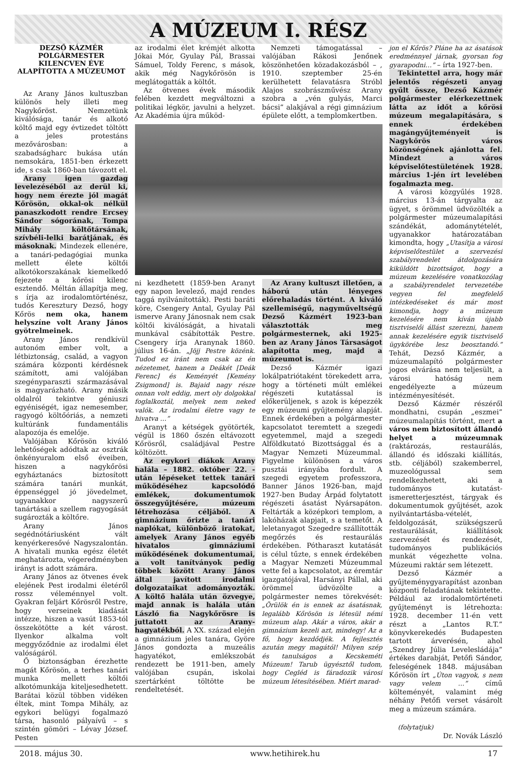A MÚZEUM I. RÉSZ
DEZSŐ KÁZMÉR POLGÁRMESTER KILENCVEN ÉVE ALAPÍTOTTA A MÚZEUMOT
Az Arany János kultuszban különös hely illeti meg Nagykőröst. Nemzetünk kiválósága, tanár és alkotó költő majd egy évtizedet töltött a jeles protestáns mezővárosban: a szabadságharc bukása után nemsokára, 1851-ben érkezett ide, s csak 1860-ban távozott el.
Arany igen gazdag levelezéséből az derül ki, hogy nem érezte jól magát Kőrösön, okkal-ok nélkül panaszkodott rendre Ercsey Sándor sógorának, Tompa Mihály költőtársának, szívbéli-lelki barátjának, és másoknak. Mindezek ellenére, a tanári-pedagógiai munka mellett élete költői alkotókorszakának kiemelkedő fejezete a kőrösi kilenc esztendő. Méltán állapítja meg, s írja az irodalomtörténész, tudós Keresztury Dezső, hogy Kőrös nem oka, hanem helyszíne volt Arany János gyötrelmeinek.
Arany János rendkívül autonóm ember volt, a létbiztonság, család, a vagyon számára központi kérdésnek számított, ami valójában szegényparaszti származásával is magyarázható. Arany másik oldalról tekintve géniuszi egyéniségét, igaz nemesember, ragyogó költőóriás, a nemzeti kultúránk fundamentális alapozója és emelője.
Valójában Kőrösön kiváló lehetőségek adódtak az osztrák önkényuralom első éveiben, hiszen a nagykőrösi egyháztanács biztosított számára tanári munkát, éppenséggel jó jövedelmet, ugyanakkor nagyszerű tanártásai a szellem ragyogását sugározták a költőre.
Arany János segédnótáriusként vált kenyérkeresővé Nagyszalontán. A hivatali munka egész életét meghatározta, végeredményben irányt is adott számára.
Arany János az ötvenes évek elejének Pest irodalmi életéről rossz véleménnyel volt. Gyakran feljárt Kőrösről Pestre, hogy verseinek kiadását intézze, hiszen a vasút 1853-tól összekötötte a két várost. Ilyenkor alkalma volt meggyőződnie az irodalmi élet valóságáról.
Ő biztonságban érezhette magát Kőrösön, a terhes tanári munka mellett költői alkotómunkája kiteljesedhetett. Barátai közül többen vidéken éltek, mint Tompa Mihály, az egykori belügyi fogalmazó társa, hasonló pályaívű – s szintén gömöri – Lévay József. Pesten
az irodalmi élet krémjét alkotta Jókai Mór, Gyulay Pál, Brassai Sámuel, Toldy Ferenc, s mások, akik még Nagykőrösön is meglátogatták a költőt.
Az ötvenes évek második felében kezdett megváltozni a politikai légkör, javulni a helyzet. Az Akadémia újra működ-
Nemzeti támogatással – valójában Rákosi Jenőnek köszönhetően közadakozásból – , 1910. szeptember 25-én kerülhetett felavatásra Stróbl Alajos szobrászművész Arany szobra a „vén gulyás, Marci bácsi” alakjával a régi gimnázium épülete előtt, a templomkertben.
ni kezdhetett (1859-ben Aranyt egy napon levelező, majd rendes taggá nyilvánították). Pesti baráti köre, Csengery Antal, Gyulay Pál ismerve Arany Jánosnak nem csak költői kiválóságát, a hivatali munkával csábították Pestre. Csengery írja Aranynak 1860. július 16-án. „Jöjj Pestre közénk. Tudod ez iránt nem csak az én nézetemet, hanem a Deákét [Deák Ferenc] és Keményét [Kemény Zsigmond] is. Bajaid nagy része onnan volt eddig, mert oly dolgokkal foglalkoztál, melyek nem neked valók. Az irodalmi életre vagy te hivatva …”
Aranyt a kétségek gyötörték, végül is 1860 őszén eltávozott Kőrösről, családjával Pestre költözött.
Az egykori diákok Arany halála – 1882. október 22. - után lépéseket tettek tanári működéséhez kapcsolódó emlékek, dokumentumok összegyűjtésére, múzeum létrehozása céljából. A gimnázium őrizte a tanári naplókat, különböző iratokat, amelyek Arany János egyéb hivatalos gimnáziumi működésének dokumentumai, a volt tanítványok pedig többek között Arany János által javított irodalmi dolgozataikat adományozták. A költő halála után özvegye, majd annak is halála után László fia Nagykőrösre is juttatott az Arany-hagyatékból. A XX. század elején a gimnázium jeles tanára, Györe János gondozta a muzeális hagyatékot, emlékszobát rendezett be 1911-ben, amely valójában csupán, iskolai szertárként töltötte be rendeltetését.
Az Arany kultuszt illetően, a háború után lényeges előrehaladás történt. A kiváló szellemiségű, nagyműveltségű Dezső Kázmért 1923-ban választották meg polgármesternek, aki 1925-ben az Arany János Társaságot alapította meg, majd a múzeumot is.
Dezső Kázmér igazi lokálpatriótaként törekedett arra, hogy a történeti múlt emlékei régészeti kutatással is előkerüljenek, s azok is képezzék egy múzeumi gyűjtemény alapját. Ennek érdekében a polgármester kapcsolatot teremtett a szegedi egyetemmel, majd a szegedi Alföldkutató Bizottsággal és a Magyar Nemzeti Múzeummal. Figyelme különösen a város pusztái irányába fordult. A szegedi egyetem professzora, Banner János 1926-ban, majd 1927-ben Buday Árpád folytatott régészeti ásatást Nyársapáton. Feltárták a középkori templom, a lakóházak alapjait, s a temetőt. A leletanyagot Szegedre szállították megőrzés és restaurálás érdekében. Pótharaszt kutatását is célul tűzte, s ennek érdekében a Magyar Nemzeti Múzeummal vette fel a kapcsolatot, az éremtár igazgatójával, Harsányi Pállal, aki örömmel üdvözölte a polgármester nemes törekvését: „Örülök én is ennek az ásatásnak, legalább Kőrösön is létesül némi múzeum alap. Akár a város, akár a gimnázium kezeli azt, mindegy! Az a fő, hogy kezdődjék. A fejlesztés azután megy magától! Milyen szép és tanulságos a Kecskeméti Múzeum! Tarub ügyésztől tudom, hogy Cegléd is fáradozik városi múzeum létesítésében. Miért marad-
jon el Kőrös? Pláne ha az ásatások eredménnyel járnak, gyorsan fog gyarapodni…” – írta 1927-ben.
Tekintettel arra, hogy már jelentős régészeti anyag gyűlt össze, Dezső Kázmér polgármester elérkezettnek látta az időt a kőrösi múzeum megalapítására, s ennek érdekében magángyűjteményeit is Nagykőrös város közönségének ajánlotta fel. Mindezt a város képviselőtestületének 1928. március 1-jén írt levelében fogalmazta meg.
A városi közgyűlés 1928. március 13-án tárgyalta az ügyet, s örömmel üdvözölték a polgármester múzeumalapítási szándékát, adománytételét, ugyanakkor határozatában kimondta, hogy „Utasítja a városi képviselőtestület a szervezési szabályrendelet átdolgozására kiküldött bizottságot, hogy a múzeum kezelésére vonatkozólag a szabályrendelet tervezetébe vegyen fel megfelelő intézkedéseket és már most kimondja, hogy a múzeum kezelésére nem kíván újabb tisztviselői állást szerezni, hanem annak kezelésére egyik tisztviselő ügykörébe lesz beosztandó.” Tehát, Dezső Kázmér, a múzeumalapító polgármester jogos elvárása nem teljesült, a városi hatóság nem engedélyezte a múzeum intézményesítését.
Dezső Kázmér részéről mondhatni, csupán „eszmei” múzeumalapítás történt, mert a város nem biztosított állandó helyet a múzeumnak (raktározás, restaurálás, állandó és időszaki kiállítás, stb. céljából) szakemberrel, muzeológussal sem rendelkezhetett, aki a tudományos kutatást-ismeretterjesztést, tárgyak és dokumentumok gyűjtését, azok nyilvántartásba-vételét, feldolgozását, szükségszerű restaurálását, kiállítások szervezését és rendezését, tudományos publikációs munkát végezhette volna. Múzeumi raktár sem létezett.
Dezső Kázmér a gyűjteménygyarapítást azonban központi feladatának tekintette. Például az irodalomtörténeti gyűjteményt is létrehozta: 1928. december 11-én vett részt a „Lantos R.T.” könyvkerekedés Budapesten tartott árverésén, ahol „Szendrey Júlia Levelesládája” értékes darabját, Petőfi Sándor, feleségének 1848. májusában Kőrösön írt „Úton vagyok, s nem vagy velem …” című költeményét, valamint még néhány Petőfi verset vásárolt meg a múzeum számára.
(folytatjuk)
Dr. Novák László
2018. május 30. www.hetihirek.hu 17